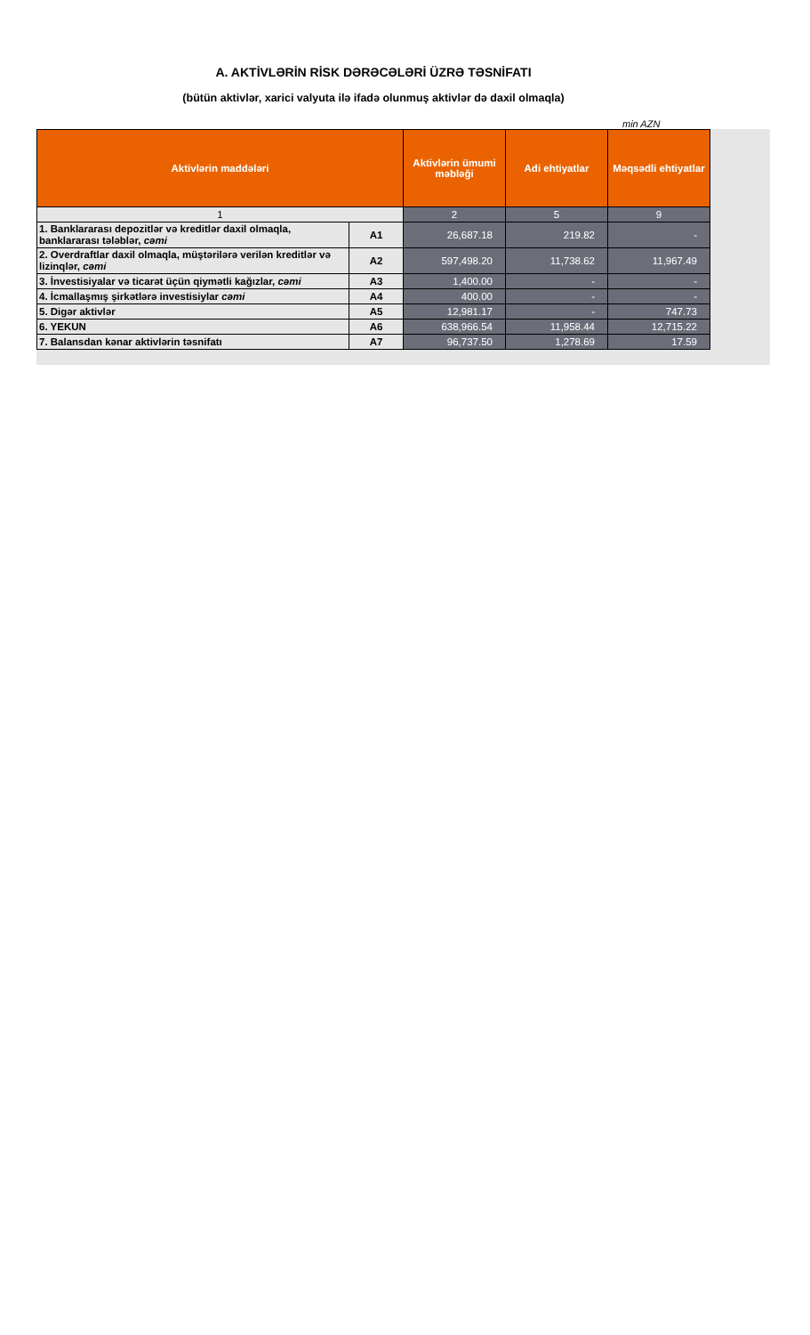A. AKTİVLƏRİN RİSK DƏRƏCƏLƏRİ ÜZRƏ TƏSNİFATI
(bütün aktivlər, xarici valyuta ilə ifadə olunmuş aktivlər də daxil olmaqla)
min AZN
| Aktivlərin maddələri | | Aktivlərin ümumi məbləği | Adi ehtiyatlar | Məqsədli ehtiyatlar |
| --- | --- | --- | --- | --- |
| 1 | | 2 | 5 | 9 |
| 1. Banklararası depozitlər və kreditlər daxil olmaqla, banklararası tələblər, cəmi | A1 | 26,687.18 | 219.82 | - |
| 2. Overdraftlar daxil olmaqla, müştərilərə verilən kreditlər və lizinqlər, cəmi | A2 | 597,498.20 | 11,738.62 | 11,967.49 |
| 3. İnvestisiyalar və ticarət üçün qiymətli kağızlar, cəmi | A3 | 1,400.00 | - | - |
| 4. İcmallaşmış şirkətlərə investisiylar cəmi | A4 | 400.00 | - | - |
| 5. Digər aktivlər | A5 | 12,981.17 | - | 747.73 |
| 6. YEKUN | A6 | 638,966.54 | 11,958.44 | 12,715.22 |
| 7. Balansdan kənar aktivlərin təsnifatı | A7 | 96,737.50 | 1,278.69 | 17.59 |